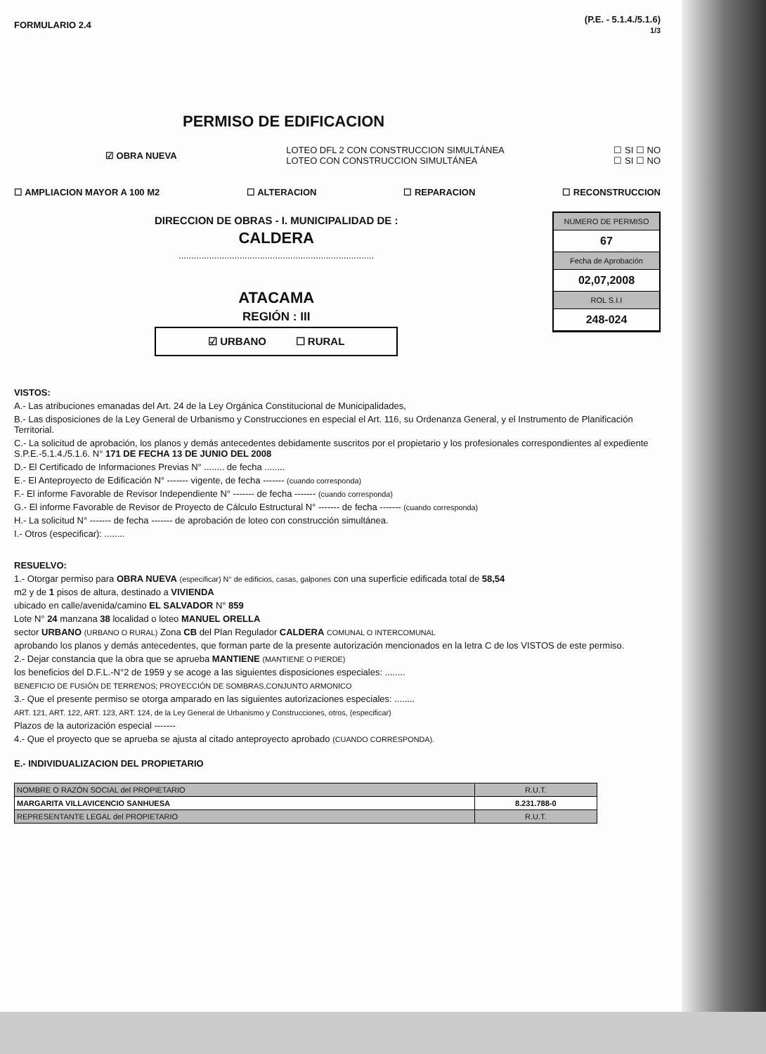FORMULARIO 2.4 (P.E. - 5.1.4./5.1.6)
1/3
PERMISO DE EDIFICACION
☑ OBRA NUEVA LOTEO DFL 2 CON CONSTRUCCION SIMULTÁNEA
LOTEO CON CONSTRUCCION SIMULTÁNEA ☐ SI ☐ NO
☐ SI ☐ NO
☐ AMPLIACION MAYOR A 100 M2 ☐ ALTERACION ☐ REPARACION ☐ RECONSTRUCCION
DIRECCION DE OBRAS - I. MUNICIPALIDAD DE :
CALDERA
.............................................................................
ATACAMA
REGIÓN : III
☑ URBANO ☐ RURAL
NUMERO DE PERMISO
67
Fecha de Aprobación
02,07,2008
ROL S.I.I
248-024
VISTOS:
A.- Las atribuciones emanadas del Art. 24 de la Ley Orgánica Constitucional de Municipalidades,
B.- Las disposiciones de la Ley General de Urbanismo y Construcciones en especial el Art. 116, su Ordenanza General, y el Instrumento de Planificación Territorial.
C.- La solicitud de aprobación, los planos y demás antecedentes debidamente suscritos por el propietario y los profesionales correspondientes al expediente S.P.E.-5.1.4./5.1.6. N° 171 DE FECHA 13 DE JUNIO DEL 2008
D.- El Certificado de Informaciones Previas N° ........ de fecha ........
E.- El Anteproyecto de Edificación N° ------- vigente, de fecha ------- (cuando corresponda)
F.- El informe Favorable de Revisor Independiente N° ------- de fecha ------- (cuando corresponda)
G.- El informe Favorable de Revisor de Proyecto de Cálculo Estructural N° ------- de fecha ------- (cuando corresponda)
H.- La solicitud N° ------- de fecha ------- de aprobación de loteo con construcción simultánea.
I.- Otros (especificar): ........
RESUELVO:
1.- Otorgar permiso para OBRA NUEVA (especificar) N° de edificios, casas, galpones con una superficie edificada total de 58,54
m2 y de 1 pisos de altura, destinado a VIVIENDA
ubicado en calle/avenida/camino EL SALVADOR N° 859
Lote N° 24 manzana 38 localidad o loteo MANUEL ORELLA
sector URBANO (URBANO O RURAL) Zona CB del Plan Regulador CALDERA COMUNAL O INTERCOMUNAL
aprobando los planos y demás antecedentes, que forman parte de la presente autorización mencionados en la letra C de los VISTOS de este permiso.
2.- Dejar constancia que la obra que se aprueba MANTIENE (MANTIENE O PIERDE)
los beneficios del D.F.L.-N°2 de 1959 y se acoge a las siguientes disposiciones especiales: ........
BENEFICIO DE FUSIÓN DE TERRENOS; PROYECCIÓN DE SOMBRAS,CONJUNTO ARMONICO
3.- Que el presente permiso se otorga amparado en las siguientes autorizaciones especiales: ........
ART. 121, ART. 122, ART. 123, ART. 124, de la Ley General de Urbanismo y Construcciones, otros, (especificar)
Plazos de la autorización especial -------
4.- Que el proyecto que se aprueba se ajusta al citado anteproyecto aprobado (CUANDO CORRESPONDA).
E.- INDIVIDUALIZACION DEL PROPIETARIO
| NOMBRE O RAZÓN SOCIAL del PROPIETARIO | R.U.T. |
| MARGARITA VILLAVICENCIO SANHUESA | 8.231.788-0 |
| REPRESENTANTE LEGAL del PROPIETARIO | R.U.T. |